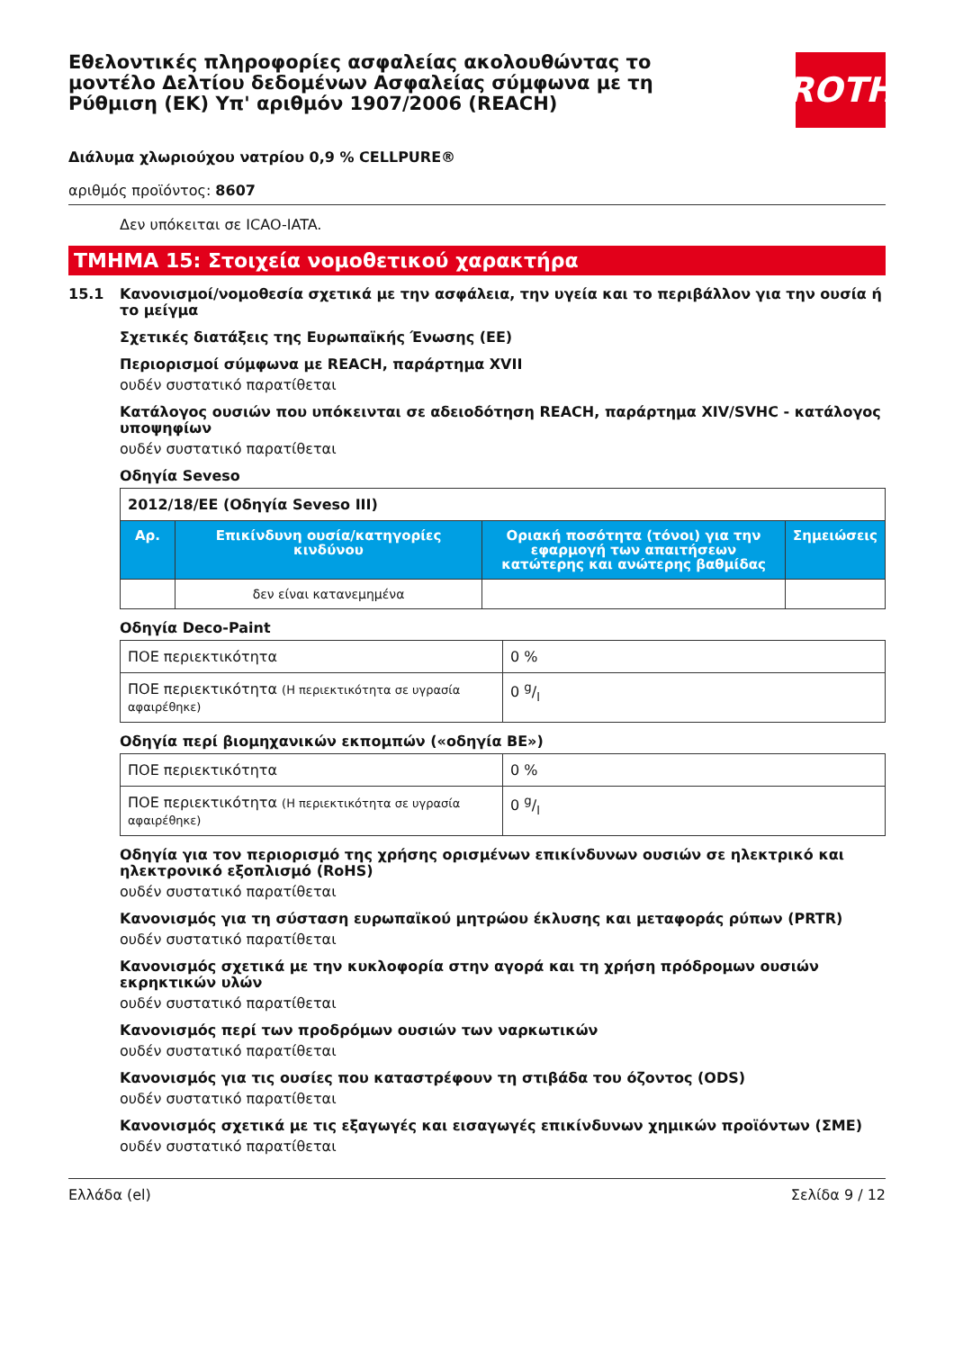Εθελοντικές πληροφορίες ασφαλείας ακολουθώντας το μοντέλο Δελτίου δεδομένων Ασφαλείας σύμφωνα με τη Ρύθμιση (ΕΚ) Υπ' αριθμόν 1907/2006 (REACH)
ROTH
Διάλυμα χλωριούχου νατρίου 0,9 % CELLPURE®
αριθμός προϊόντος: 8607
Δεν υπόκειται σε ICAO-IATA.
ΤΜΗΜΑ 15: Στοιχεία νομοθετικού χαρακτήρα
15.1 Κανονισμοί/νομοθεσία σχετικά με την ασφάλεια, την υγεία και το περιβάλλον για την ουσία ή το μείγμα
Σχετικές διατάξεις της Ευρωπαϊκής Ένωσης (ΕΕ)
Περιορισμοί σύμφωνα με REACH, παράρτημα XVII
ουδέν συστατικό παρατίθεται
Κατάλογος ουσιών που υπόκεινται σε αδειοδότηση REACH, παράρτημα XIV/SVHC - κατάλογος υποψηφίων
ουδέν συστατικό παρατίθεται
Οδηγία Seveso
| 2012/18/ΕΕ (Οδηγία Seveso III) | | | |
| Αρ. | Επικίνδυνη ουσία/κατηγορίες κινδύνου | Οριακή ποσότητα (τόνοι) για την εφαρμογή των απαιτήσεων κατώτερης και ανώτερης βαθμίδας | Σημειώσεις |
| | δεν είναι κατανεμημένα | | |
Οδηγία Deco-Paint
| ΠΟΕ περιεκτικότητα | 0 % |
| ΠΟΕ περιεκτικότητα (Η περιεκτικότητα σε υγρασία αφαιρέθηκε) | 0 g/l |
Οδηγία περί βιομηχανικών εκπομπών («οδηγία ΒΕ»)
| ΠΟΕ περιεκτικότητα | 0 % |
| ΠΟΕ περιεκτικότητα (Η περιεκτικότητα σε υγρασία αφαιρέθηκε) | 0 g/l |
Οδηγία για τον περιορισμό της χρήσης ορισμένων επικίνδυνων ουσιών σε ηλεκτρικό και ηλεκτρονικό εξοπλισμό (RoHS)
ουδέν συστατικό παρατίθεται
Κανονισμός για τη σύσταση ευρωπαϊκού μητρώου έκλυσης και μεταφοράς ρύπων (PRTR)
ουδέν συστατικό παρατίθεται
Κανονισμός σχετικά με την κυκλοφορία στην αγορά και τη χρήση πρόδρομων ουσιών εκρηκτικών υλών
ουδέν συστατικό παρατίθεται
Κανονισμός περί των προδρόμων ουσιών των ναρκωτικών
ουδέν συστατικό παρατίθεται
Κανονισμός για τις ουσίες που καταστρέφουν τη στιβάδα του όζοντος (ODS)
ουδέν συστατικό παρατίθεται
Κανονισμός σχετικά με τις εξαγωγές και εισαγωγές επικίνδυνων χημικών προϊόντων (ΣΜΕ)
ουδέν συστατικό παρατίθεται
Ελλάδα (el) Σελίδα 9 / 12